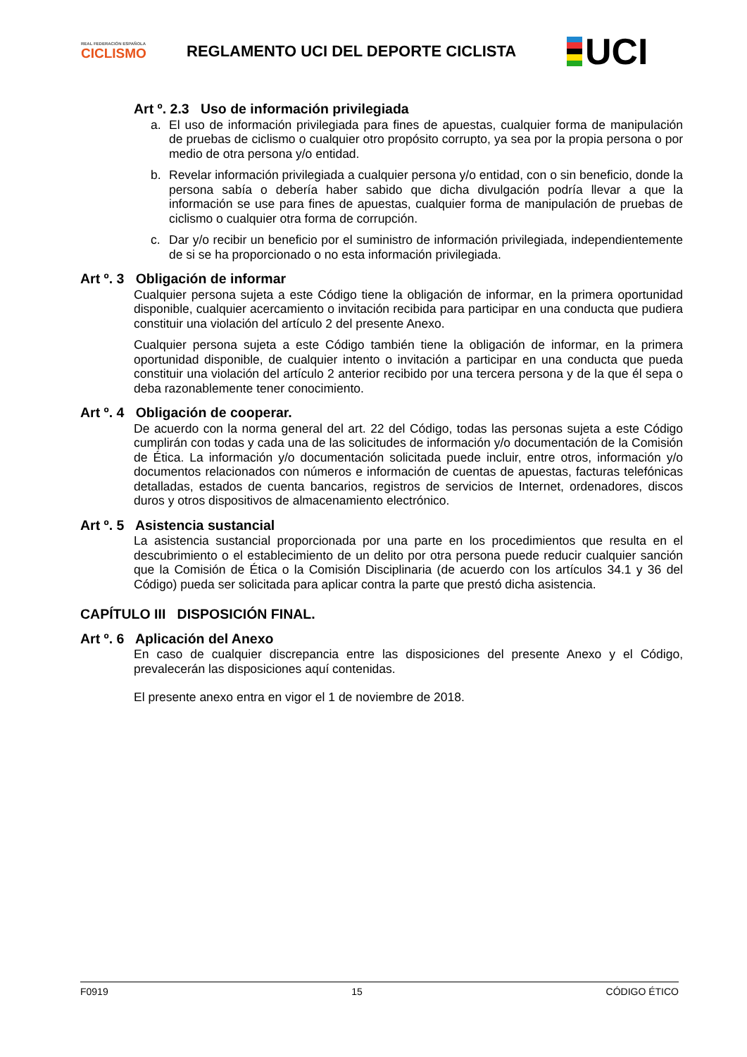REAL FEDERACIÓN ESPAÑOLA
CICLISMO
REGLAMENTO UCI DEL DEPORTE CICLISTA
UCI
Art º. 2.3 Uso de información privilegiada
a. El uso de información privilegiada para fines de apuestas, cualquier forma de manipulación de pruebas de ciclismo o cualquier otro propósito corrupto, ya sea por la propia persona o por medio de otra persona y/o entidad.
b. Revelar información privilegiada a cualquier persona y/o entidad, con o sin beneficio, donde la persona sabía o debería haber sabido que dicha divulgación podría llevar a que la información se use para fines de apuestas, cualquier forma de manipulación de pruebas de ciclismo o cualquier otra forma de corrupción.
c. Dar y/o recibir un beneficio por el suministro de información privilegiada, independientemente de si se ha proporcionado o no esta información privilegiada.
Art º. 3 Obligación de informar
Cualquier persona sujeta a este Código tiene la obligación de informar, en la primera oportunidad disponible, cualquier acercamiento o invitación recibida para participar en una conducta que pudiera constituir una violación del artículo 2 del presente Anexo.
Cualquier persona sujeta a este Código también tiene la obligación de informar, en la primera oportunidad disponible, de cualquier intento o invitación a participar en una conducta que pueda constituir una violación del artículo 2 anterior recibido por una tercera persona y de la que él sepa o deba razonablemente tener conocimiento.
Art º. 4 Obligación de cooperar.
De acuerdo con la norma general del art. 22 del Código, todas las personas sujeta a este Código cumplirán con todas y cada una de las solicitudes de información y/o documentación de la Comisión de Ética. La información y/o documentación solicitada puede incluir, entre otros, información y/o documentos relacionados con números e información de cuentas de apuestas, facturas telefónicas detalladas, estados de cuenta bancarios, registros de servicios de Internet, ordenadores, discos duros y otros dispositivos de almacenamiento electrónico.
Art º. 5 Asistencia sustancial
La asistencia sustancial proporcionada por una parte en los procedimientos que resulta en el descubrimiento o el establecimiento de un delito por otra persona puede reducir cualquier sanción que la Comisión de Ética o la Comisión Disciplinaria (de acuerdo con los artículos 34.1 y 36 del Código) pueda ser solicitada para aplicar contra la parte que prestó dicha asistencia.
CAPÍTULO III DISPOSICIÓN FINAL.
Art º. 6 Aplicación del Anexo
En caso de cualquier discrepancia entre las disposiciones del presente Anexo y el Código, prevalecerán las disposiciones aquí contenidas.
El presente anexo entra en vigor el 1 de noviembre de 2018.
F0919 15 CÓDIGO ÉTICO